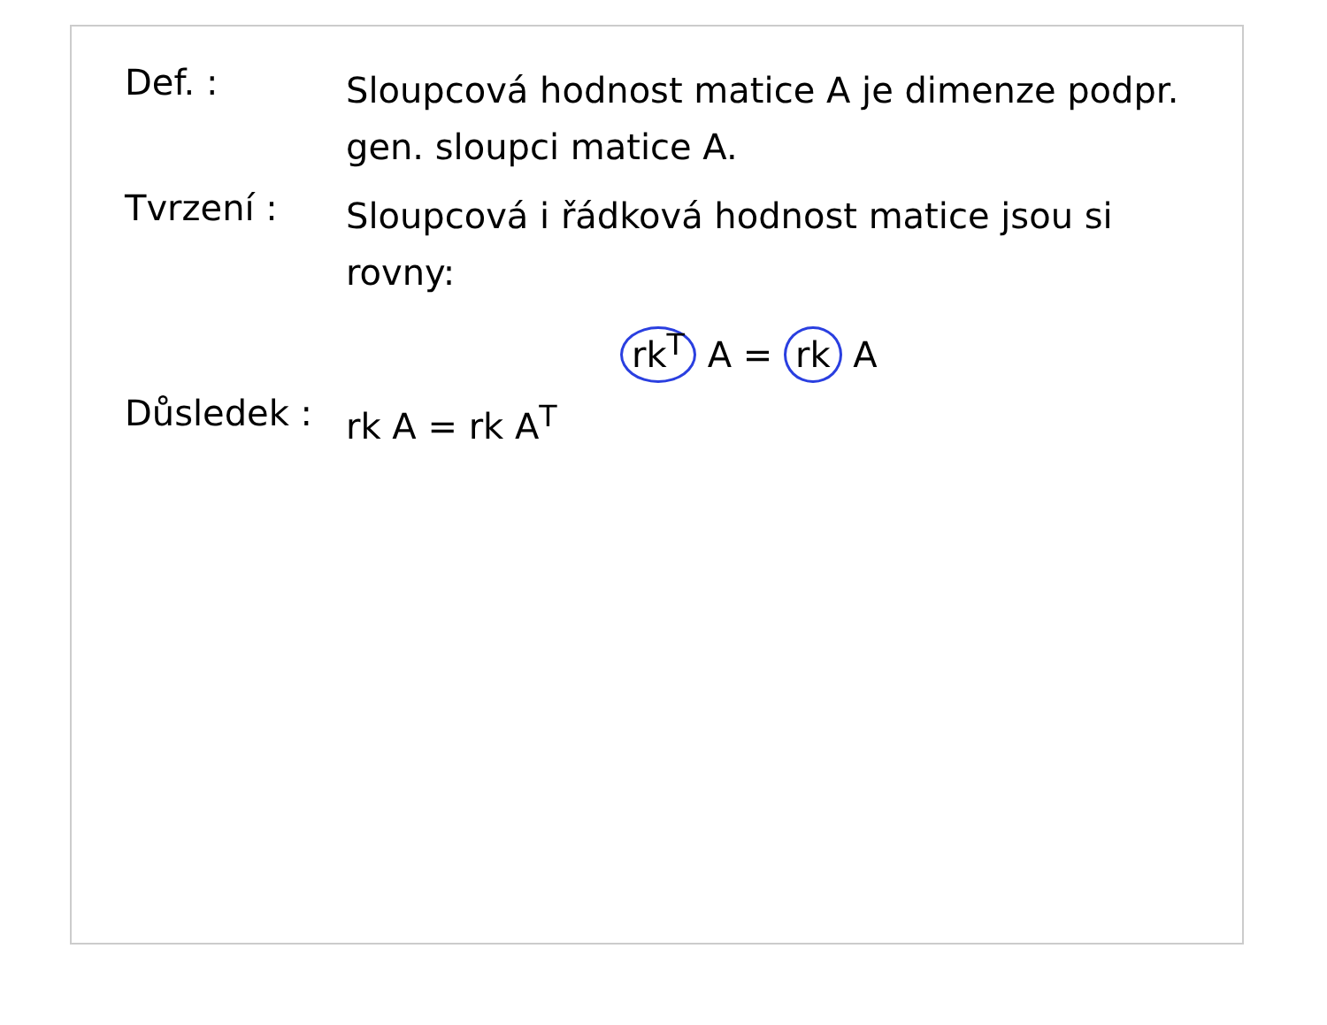Def. :
Sloupcová hodnost matice A je dimenze podpr. gen. sloupci matice A.
Tvrzení :
Sloupcová i řádková hodnost matice jsou si rovny:
rk<sup>T</sup> A = rk A
Důsledek :
rk A = rk A<sup>T</sup>